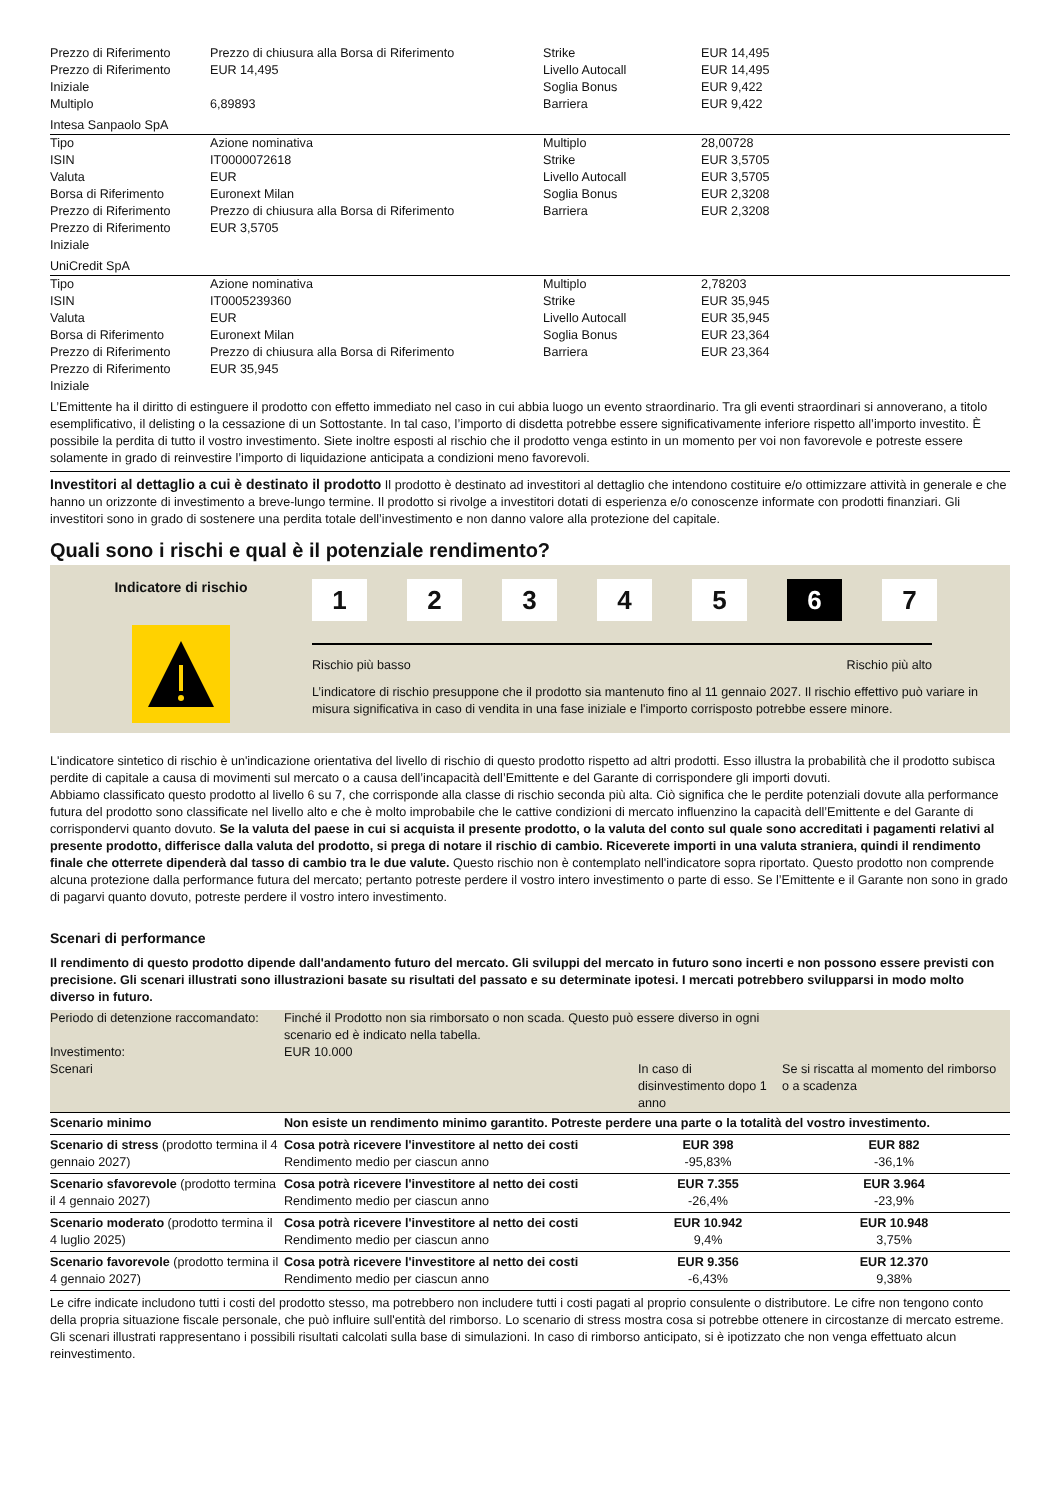| Prezzo di Riferimento | Prezzo di chiusura alla Borsa di Riferimento | Strike | EUR 14,495 |
| Prezzo di Riferimento Iniziale | EUR 14,495 | Livello Autocall Soglia Bonus | EUR 14,495 EUR 9,422 |
| Multiplo | 6,89893 | Barriera | EUR 9,422 |
| Intesa Sanpaolo SpA | | | |
| Tipo | Azione nominativa | Multiplo | 28,00728 |
| ISIN | IT0000072618 | Strike | EUR 3,5705 |
| Valuta | EUR | Livello Autocall | EUR 3,5705 |
| Borsa di Riferimento | Euronext Milan | Soglia Bonus | EUR 2,3208 |
| Prezzo di Riferimento | Prezzo di chiusura alla Borsa di Riferimento | Barriera | EUR 2,3208 |
| Prezzo di Riferimento Iniziale | EUR 3,5705 | | |
| UniCredit SpA | | | |
| Tipo | Azione nominativa | Multiplo | 2,78203 |
| ISIN | IT0005239360 | Strike | EUR 35,945 |
| Valuta | EUR | Livello Autocall | EUR 35,945 |
| Borsa di Riferimento | Euronext Milan | Soglia Bonus | EUR 23,364 |
| Prezzo di Riferimento | Prezzo di chiusura alla Borsa di Riferimento | Barriera | EUR 23,364 |
| Prezzo di Riferimento Iniziale | EUR 35,945 | | |
L’Emittente ha il diritto di estinguere il prodotto con effetto immediato nel caso in cui abbia luogo un evento straordinario. Tra gli eventi straordinari si annoverano, a titolo esemplificativo, il delisting o la cessazione di un Sottostante. In tal caso, l’importo di disdetta potrebbe essere significativamente inferiore rispetto all’importo investito. È possibile la perdita di tutto il vostro investimento. Siete inoltre esposti al rischio che il prodotto venga estinto in un momento per voi non favorevole e potreste essere solamente in grado di reinvestire l’importo di liquidazione anticipata a condizioni meno favorevoli.
Investitori al dettaglio a cui è destinato il prodotto Il prodotto è destinato ad investitori al dettaglio che intendono costituire e/o ottimizzare attività in generale e che hanno un orizzonte di investimento a breve-lungo termine. Il prodotto si rivolge a investitori dotati di esperienza e/o conoscenze informate con prodotti finanziari. Gli investitori sono in grado di sostenere una perdita totale dell’investimento e non danno valore alla protezione del capitale.
Quali sono i rischi e qual è il potenziale rendimento?
Indicatore di rischio
1 2 3 4 5 6 7
Rischio più basso Rischio più alto
L’indicatore di rischio presuppone che il prodotto sia mantenuto fino al 11 gennaio 2027. Il rischio effettivo può variare in misura significativa in caso di vendita in una fase iniziale e l'importo corrisposto potrebbe essere minore.
L'indicatore sintetico di rischio è un'indicazione orientativa del livello di rischio di questo prodotto rispetto ad altri prodotti. Esso illustra la probabilità che il prodotto subisca perdite di capitale a causa di movimenti sul mercato o a causa dell’incapacità dell’Emittente e del Garante di corrispondere gli importi dovuti.
Abbiamo classificato questo prodotto al livello 6 su 7, che corrisponde alla classe di rischio seconda più alta. Ciò significa che le perdite potenziali dovute alla performance futura del prodotto sono classificate nel livello alto e che è molto improbabile che le cattive condizioni di mercato influenzino la capacità dell’Emittente e del Garante di corrispondervi quanto dovuto. Se la valuta del paese in cui si acquista il presente prodotto, o la valuta del conto sul quale sono accreditati i pagamenti relativi al presente prodotto, differisce dalla valuta del prodotto, si prega di notare il rischio di cambio. Riceverete importi in una valuta straniera, quindi il rendimento finale che otterrete dipenderà dal tasso di cambio tra le due valute. Questo rischio non è contemplato nell'indicatore sopra riportato. Questo prodotto non comprende alcuna protezione dalla performance futura del mercato; pertanto potreste perdere il vostro intero investimento o parte di esso. Se l’Emittente e il Garante non sono in grado di pagarvi quanto dovuto, potreste perdere il vostro intero investimento.
Scenari di performance
Il rendimento di questo prodotto dipende dall'andamento futuro del mercato. Gli sviluppi del mercato in futuro sono incerti e non possono essere previsti con precisione. Gli scenari illustrati sono illustrazioni basate su risultati del passato e su determinate ipotesi. I mercati potrebbero svilupparsi in modo molto diverso in futuro.
| Periodo di detenzione raccomandato: | Finché il Prodotto non sia rimborsato o non scada. Questo può essere diverso in ogni scenario ed è indicato nella tabella. | | |
| Investimento: | EUR 10.000 | | |
| Scenari | | In caso di disinvestimento dopo 1 anno | Se si riscatta al momento del rimborso o a scadenza |
| Scenario minimo | Non esiste un rendimento minimo garantito. Potreste perdere una parte o la totalità del vostro investimento. | | |
| Scenario di stress (prodotto termina il 4 gennaio 2027) | Cosa potrà ricevere l'investitore al netto dei costi Rendimento medio per ciascun anno | EUR 398 -95,83% | EUR 882 -36,1% |
| Scenario sfavorevole (prodotto termina il 4 gennaio 2027) | Cosa potrà ricevere l'investitore al netto dei costi Rendimento medio per ciascun anno | EUR 7.355 -26,4% | EUR 3.964 -23,9% |
| Scenario moderato (prodotto termina il 4 luglio 2025) | Cosa potrà ricevere l'investitore al netto dei costi Rendimento medio per ciascun anno | EUR 10.942 9,4% | EUR 10.948 3,75% |
| Scenario favorevole (prodotto termina il 4 gennaio 2027) | Cosa potrà ricevere l'investitore al netto dei costi Rendimento medio per ciascun anno | EUR 9.356 -6,43% | EUR 12.370 9,38% |
Le cifre indicate includono tutti i costi del prodotto stesso, ma potrebbero non includere tutti i costi pagati al proprio consulente o distributore. Le cifre non tengono conto della propria situazione fiscale personale, che può influire sull'entità del rimborso. Lo scenario di stress mostra cosa si potrebbe ottenere in circostanze di mercato estreme. Gli scenari illustrati rappresentano i possibili risultati calcolati sulla base di simulazioni. In caso di rimborso anticipato, si è ipotizzato che non venga effettuato alcun reinvestimento.